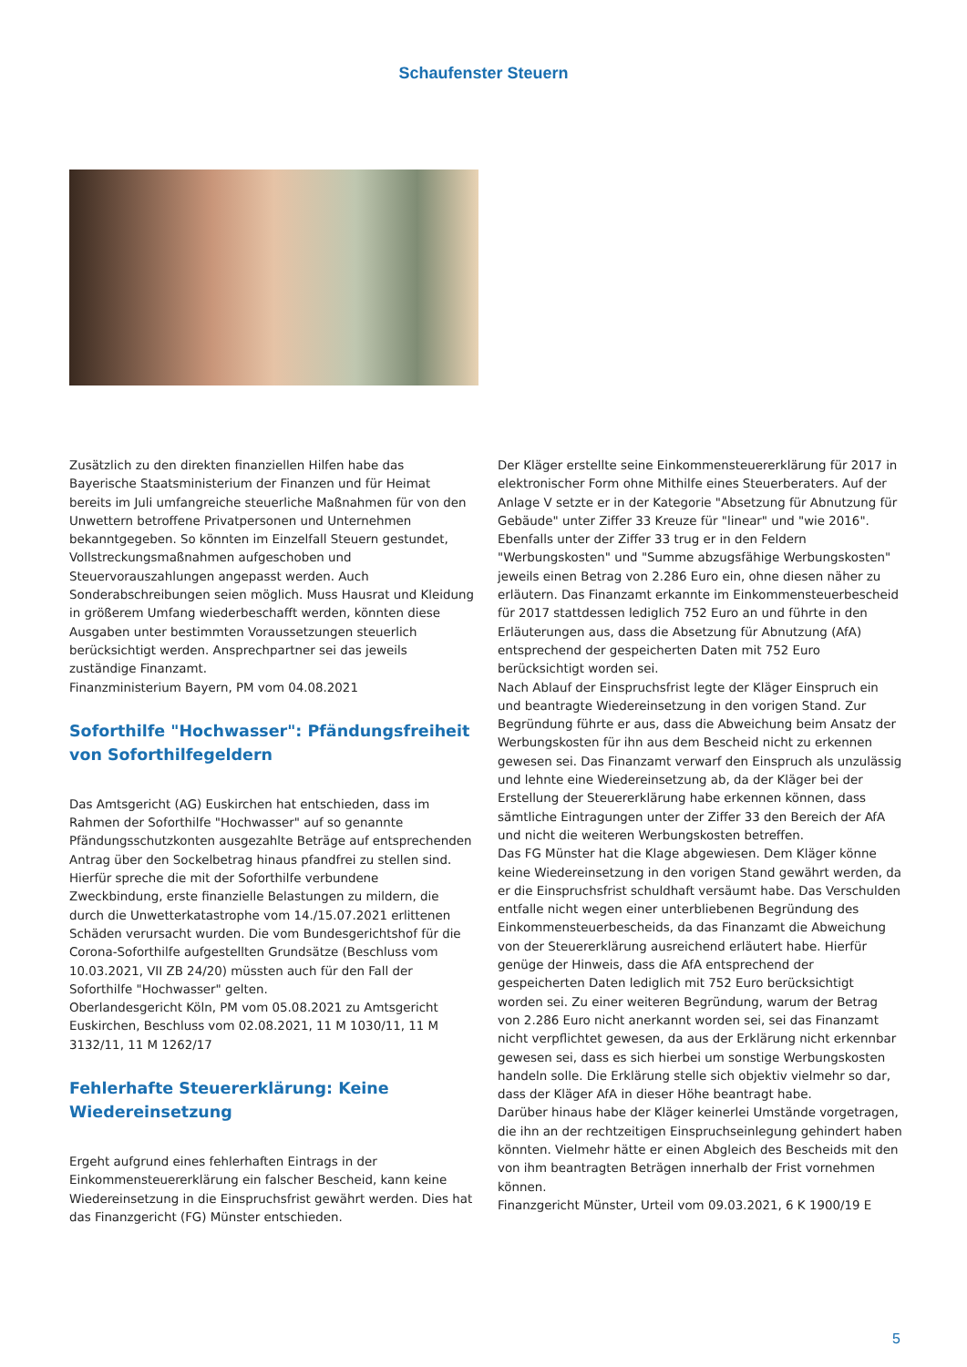Schaufenster Steuern
Zusätzlich zu den direkten finanziellen Hilfen habe das Bayerische Staatsministerium der Finanzen und für Heimat bereits im Juli umfangreiche steuerliche Maßnahmen für von den Unwettern betroffene Privatpersonen und Unternehmen bekanntgegeben. So könnten im Einzelfall Steuern gestundet, Vollstreckungsmaßnahmen aufgeschoben und Steuervorauszahlungen angepasst werden. Auch Sonderabschreibungen seien möglich. Muss Hausrat und Kleidung in größerem Umfang wiederbeschafft werden, könnten diese Ausgaben unter bestimmten Voraussetzungen steuerlich berücksichtigt werden. Ansprechpartner sei das jeweils zuständige Finanzamt.
Finanzministerium Bayern, PM vom 04.08.2021
Soforthilfe "Hochwasser": Pfändungsfreiheit von Soforthilfegeldern
Das Amtsgericht (AG) Euskirchen hat entschieden, dass im Rahmen der Soforthilfe "Hochwasser" auf so genannte Pfändungsschutzkonten ausgezahlte Beträge auf entsprechenden Antrag über den Sockelbetrag hinaus pfandfrei zu stellen sind.
Hierfür spreche die mit der Soforthilfe verbundene Zweckbindung, erste finanzielle Belastungen zu mildern, die durch die Unwetterkatastrophe vom 14./15.07.2021 erlittenen Schäden verursacht wurden. Die vom Bundesgerichtshof für die Corona-Soforthilfe aufgestellten Grundsätze (Beschluss vom 10.03.2021, VII ZB 24/20) müssten auch für den Fall der Soforthilfe "Hochwasser" gelten.
Oberlandesgericht Köln, PM vom 05.08.2021 zu Amtsgericht Euskirchen, Beschluss vom 02.08.2021, 11 M 1030/11, 11 M 3132/11, 11 M 1262/17
Fehlerhafte Steuererklärung: Keine Wiedereinsetzung
Ergeht aufgrund eines fehlerhaften Eintrags in der Einkommensteuererklärung ein falscher Bescheid, kann keine Wiedereinsetzung in die Einspruchsfrist gewährt werden. Dies hat das Finanzgericht (FG) Münster entschieden.
Der Kläger erstellte seine Einkommensteuererklärung für 2017 in elektronischer Form ohne Mithilfe eines Steuerberaters. Auf der Anlage V setzte er in der Kategorie "Absetzung für Abnutzung für Gebäude" unter Ziffer 33 Kreuze für "linear" und "wie 2016". Ebenfalls unter der Ziffer 33 trug er in den Feldern "Werbungskosten" und "Summe abzugsfähige Werbungskosten" jeweils einen Betrag von 2.286 Euro ein, ohne diesen näher zu erläutern. Das Finanzamt erkannte im Einkommensteuerbescheid für 2017 stattdessen lediglich 752 Euro an und führte in den Erläuterungen aus, dass die Absetzung für Abnutzung (AfA) entsprechend der gespeicherten Daten mit 752 Euro berücksichtigt worden sei.
Nach Ablauf der Einspruchsfrist legte der Kläger Einspruch ein und beantragte Wiedereinsetzung in den vorigen Stand. Zur Begründung führte er aus, dass die Abweichung beim Ansatz der Werbungskosten für ihn aus dem Bescheid nicht zu erkennen gewesen sei. Das Finanzamt verwarf den Einspruch als unzulässig und lehnte eine Wiedereinsetzung ab, da der Kläger bei der Erstellung der Steuererklärung habe erkennen können, dass sämtliche Eintragungen unter der Ziffer 33 den Bereich der AfA und nicht die weiteren Werbungskosten betreffen.
Das FG Münster hat die Klage abgewiesen. Dem Kläger könne keine Wiedereinsetzung in den vorigen Stand gewährt werden, da er die Einspruchsfrist schuldhaft versäumt habe. Das Verschulden entfalle nicht wegen einer unterbliebenen Begründung des Einkommensteuerbescheids, da das Finanzamt die Abweichung von der Steuererklärung ausreichend erläutert habe. Hierfür genüge der Hinweis, dass die AfA entsprechend der gespeicherten Daten lediglich mit 752 Euro berücksichtigt worden sei. Zu einer weiteren Begründung, warum der Betrag von 2.286 Euro nicht anerkannt worden sei, sei das Finanzamt nicht verpflichtet gewesen, da aus der Erklärung nicht erkennbar gewesen sei, dass es sich hierbei um sonstige Werbungskosten handeln solle. Die Erklärung stelle sich objektiv vielmehr so dar, dass der Kläger AfA in dieser Höhe beantragt habe.
Darüber hinaus habe der Kläger keinerlei Umstände vorgetragen, die ihn an der rechtzeitigen Einspruchseinlegung gehindert haben könnten. Vielmehr hätte er einen Abgleich des Bescheids mit den von ihm beantragten Beträgen innerhalb der Frist vornehmen können.
Finanzgericht Münster, Urteil vom 09.03.2021, 6 K 1900/19 E
5